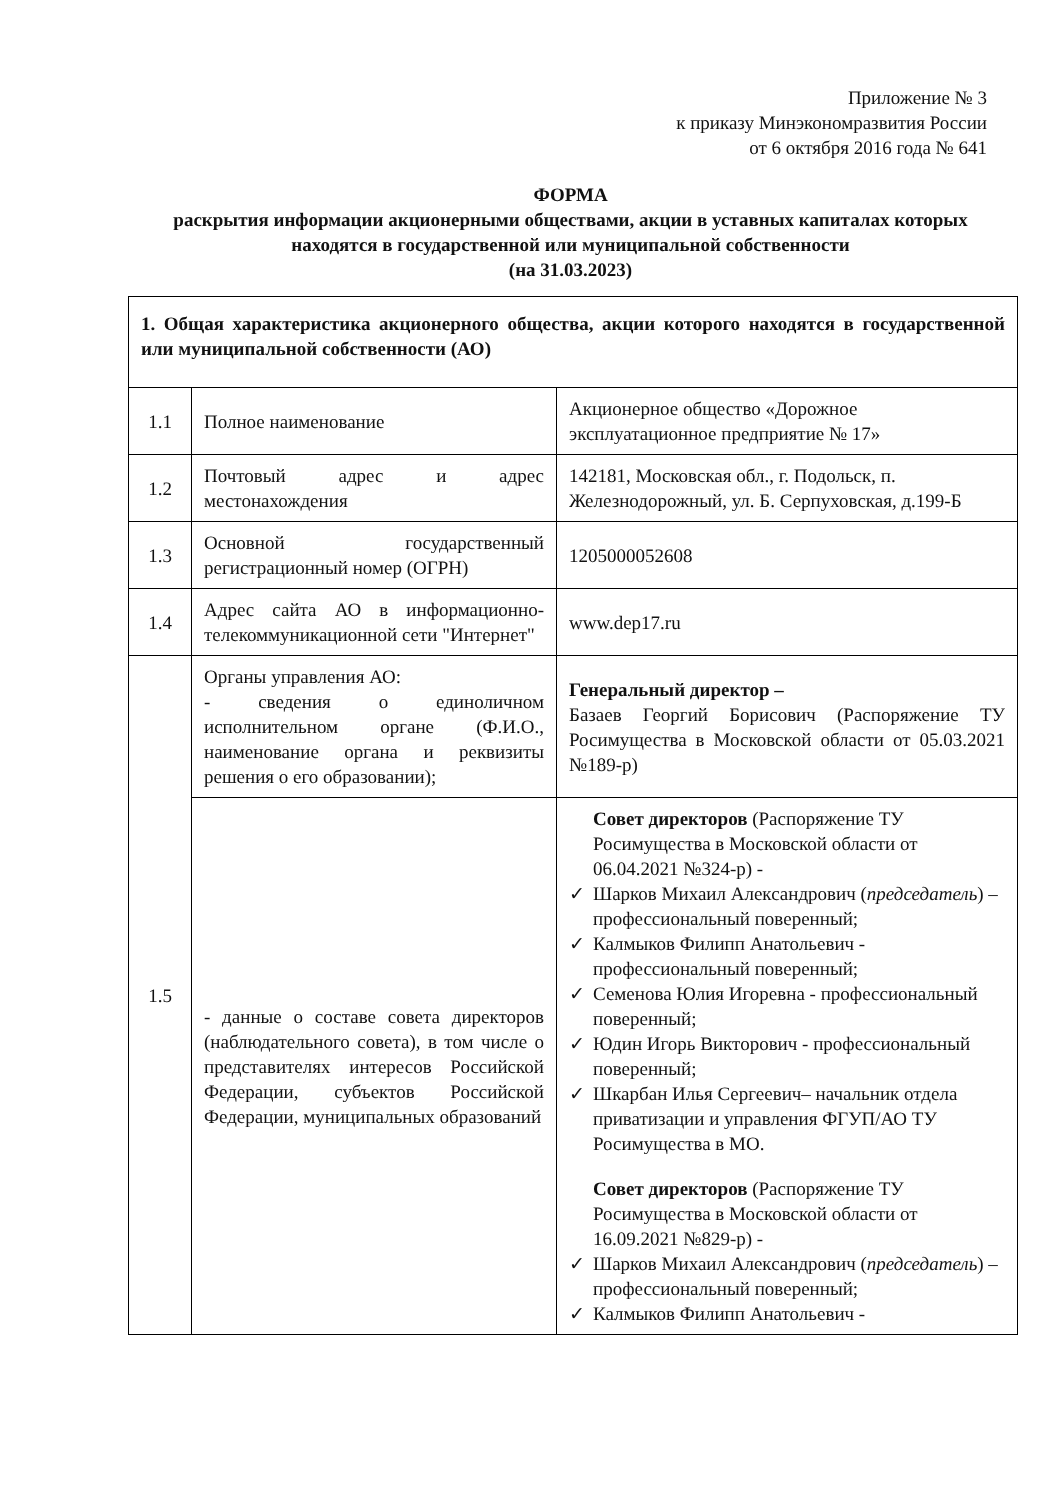Приложение № 3
к приказу Минэкономразвития России
от 6 октября 2016 года № 641
ФОРМА
раскрытия информации акционерными обществами, акции в уставных капиталах которых находятся в государственной или муниципальной собственности
(на 31.03.2023)
| 1. Общая характеристика акционерного общества, акции которого находятся в государственной или муниципальной собственности (АО) | | |
| 1.1 | Полное наименование | Акционерное общество «Дорожное эксплуатационное предприятие № 17» |
| 1.2 | Почтовый адрес и адрес местонахождения | 142181, Московская обл., г. Подольск, п. Железнодорожный, ул. Б. Серпуховская, д.199-Б |
| 1.3 | Основной государственный регистрационный номер (ОГРН) | 1205000052608 |
| 1.4 | Адрес сайта АО в информационно-телекоммуникационной сети "Интернет" | www.dep17.ru |
| 1.5 | Органы управления АО: - сведения о единоличном исполнительном органе (Ф.И.О., наименование органа и реквизиты решения о его образовании); | Генеральный директор – Базаев Георгий Борисович (Распоряжение ТУ Росимущества в Московской области от 05.03.2021 №189-р) |
| | - данные о составе совета директоров (наблюдательного совета), в том числе о представителях интересов Российской Федерации, субъектов Российской Федерации, муниципальных образований | Совет директоров (Распоряжение ТУ Росимущества в Московской области от 06.04.2021 №324-р) - ✓ Шарков Михаил Александрович ( председатель ) – профессиональный поверенный; ✓ Калмыков Филипп Анатольевич - профессиональный поверенный; ✓ Семенова Юлия Игоревна - профессиональный поверенный; ✓ Юдин Игорь Викторович - профессиональный поверенный; ✓ Шкарбан Илья Сергеевич– начальник отдела приватизации и управления ФГУП/АО ТУ Росимущества в МО. Совет директоров (Распоряжение ТУ Росимущества в Московской области от 16.09.2021 №829-р) - ✓ Шарков Михаил Александрович ( председатель ) – профессиональный поверенный; ✓ Калмыков Филипп Анатольевич - |